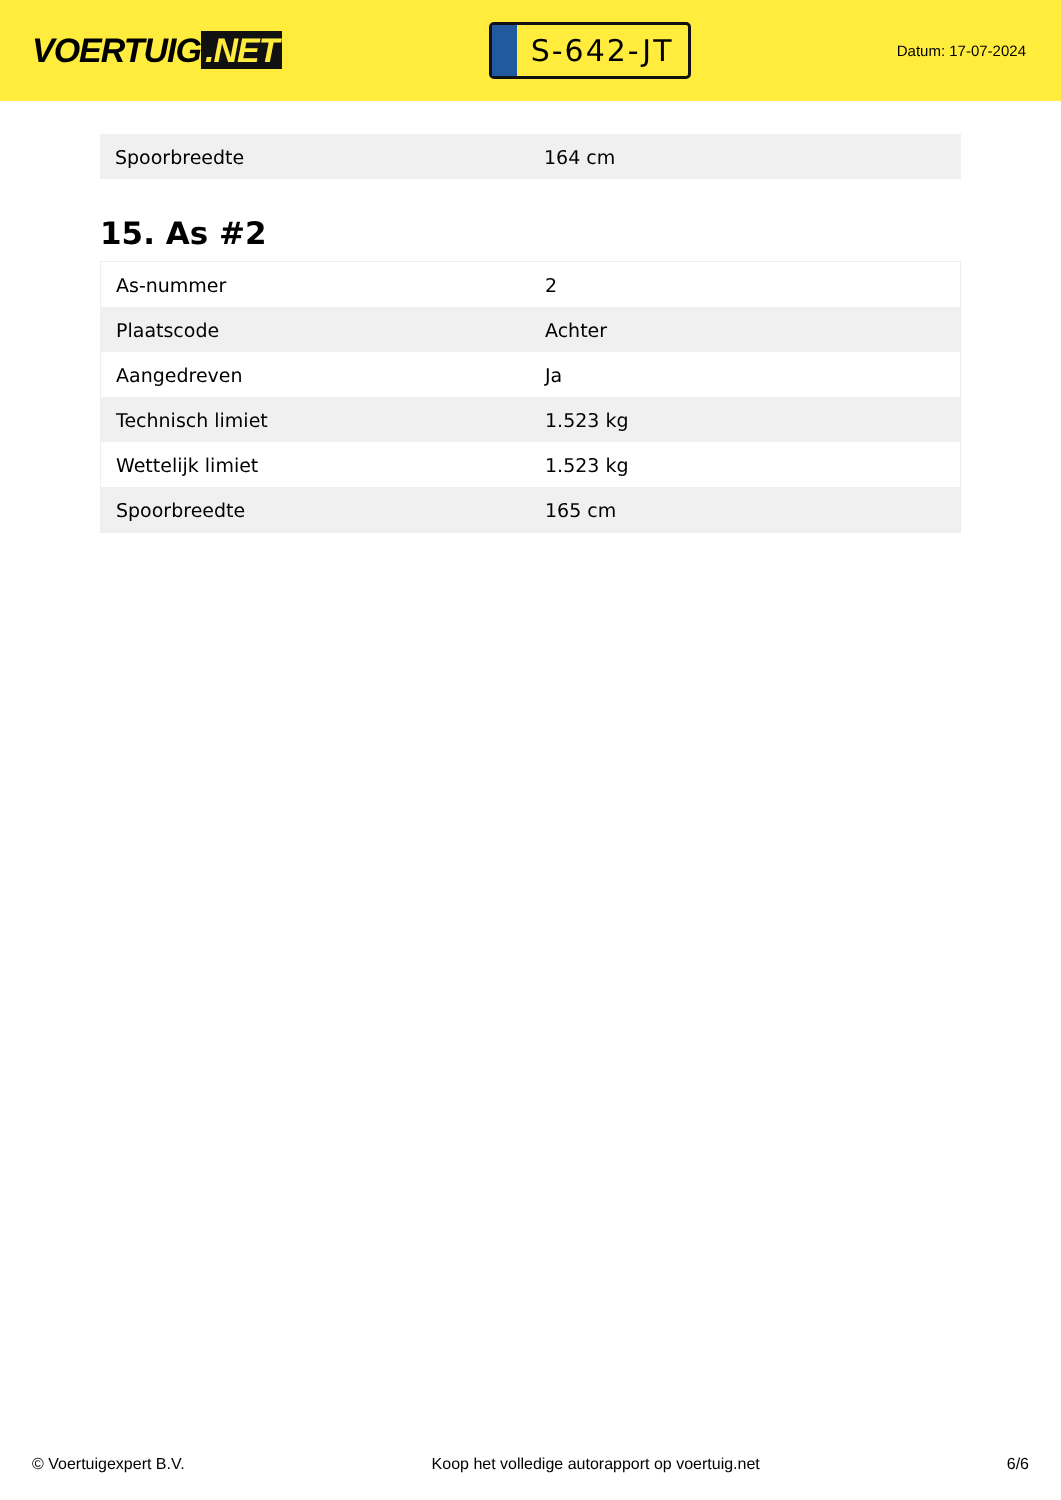VOERTUIG.NET
S-642-JT
Datum: 17-07-2024
| Spoorbreedte | 164 cm |
15. As #2
| As-nummer | 2 |
| Plaatscode | Achter |
| Aangedreven | Ja |
| Technisch limiet | 1.523 kg |
| Wettelijk limiet | 1.523 kg |
| Spoorbreedte | 165 cm |
© Voertuigexpert B.V. Koop het volledige autorapport op voertuig.net 6/6